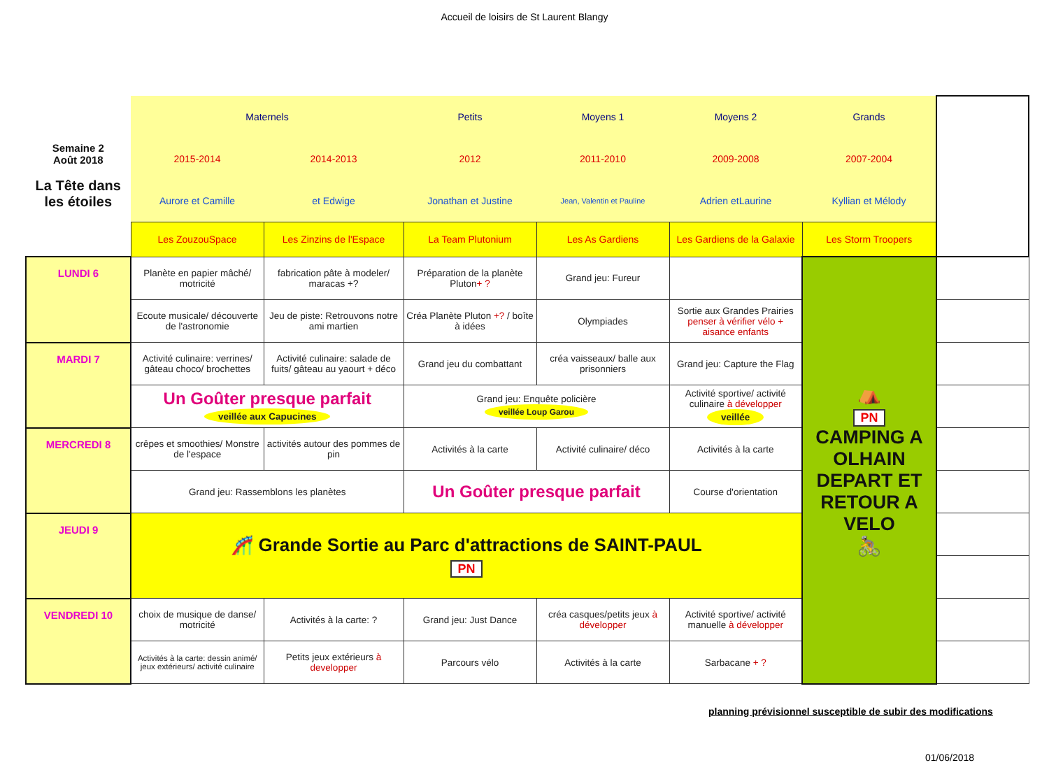Accueil de loisirs de St Laurent Blangy
| Semaine 2 Août 2018 La Tête dans les étoiles | Maternels | | Petits | Moyens 1 | Moyens 2 | Grands | |
| | 2015-2014 | 2014-2013 | 2012 | 2011-2010 | 2009-2008 | 2007-2004 | |
| | Aurore et Camille | et Edwige | Jonathan et Justine | Jean, Valentin et Pauline | Adrien etLaurine | Kyllian et Mélody | |
| | Les ZouzouSpace | Les Zinzins de l'Espace | La Team Plutonium | Les As Gardiens | Les Gardiens de la Galaxie | Les Storm Troopers | |
| LUNDI 6 | Planète en papier mâché/ motricité | fabrication pâte à modeler/ maracas +? | Préparation de la planète Pluton + ? | Grand jeu: Fureur | | ⛺ PN CAMPING A OLHAIN DEPART ET RETOUR A VELO 🚴 | |
| | Ecoute musicale/ découverte de l'astronomie | Jeu de piste: Retrouvons notre ami martien | Créa Planète Pluton +? / boîte à idées | Olympiades | Sortie aux Grandes Prairies penser à vérifier vélo + aisance enfants | | |
| MARDI 7 | Activité culinaire: verrines/ gâteau choco/ brochettes | Activité culinaire: salade de fuits/ gâteau au yaourt + déco | Grand jeu du combattant | créa vaisseaux/ balle aux prisonniers | Grand jeu: Capture the Flag | | |
| | Un Goûter presque parfait veillée aux Capucines | | Grand jeu: Enquête policière veillée Loup Garou | | Activité sportive/ activité culinaire à développer veillée | | |
| MERCREDI 8 | crêpes et smoothies/ Monstre de l'espace | activités autour des pommes de pin | Activités à la carte | Activité culinaire/ déco | Activités à la carte | | |
| | Grand jeu: Rassemblons les planètes | | Un Goûter presque parfait | | Course d'orientation | | |
| JEUDI 9 | 🎢 Grande Sortie au Parc d'attractions de SAINT-PAUL PN | | | | | | |
| VENDREDI 10 | choix de musique de danse/ motricité | Activités à la carte: ? | Grand jeu: Just Dance | créa casques/petits jeux à développer | Activité sportive/ activité manuelle à développer | | |
| | Activités à la carte: dessin animé/ jeux extérieurs/ activité culinaire | Petits jeux extérieurs à developper | Parcours vélo | Activités à la carte | Sarbacane + ? | | |
planning prévisionnel susceptible de subir des modifications
01/06/2018